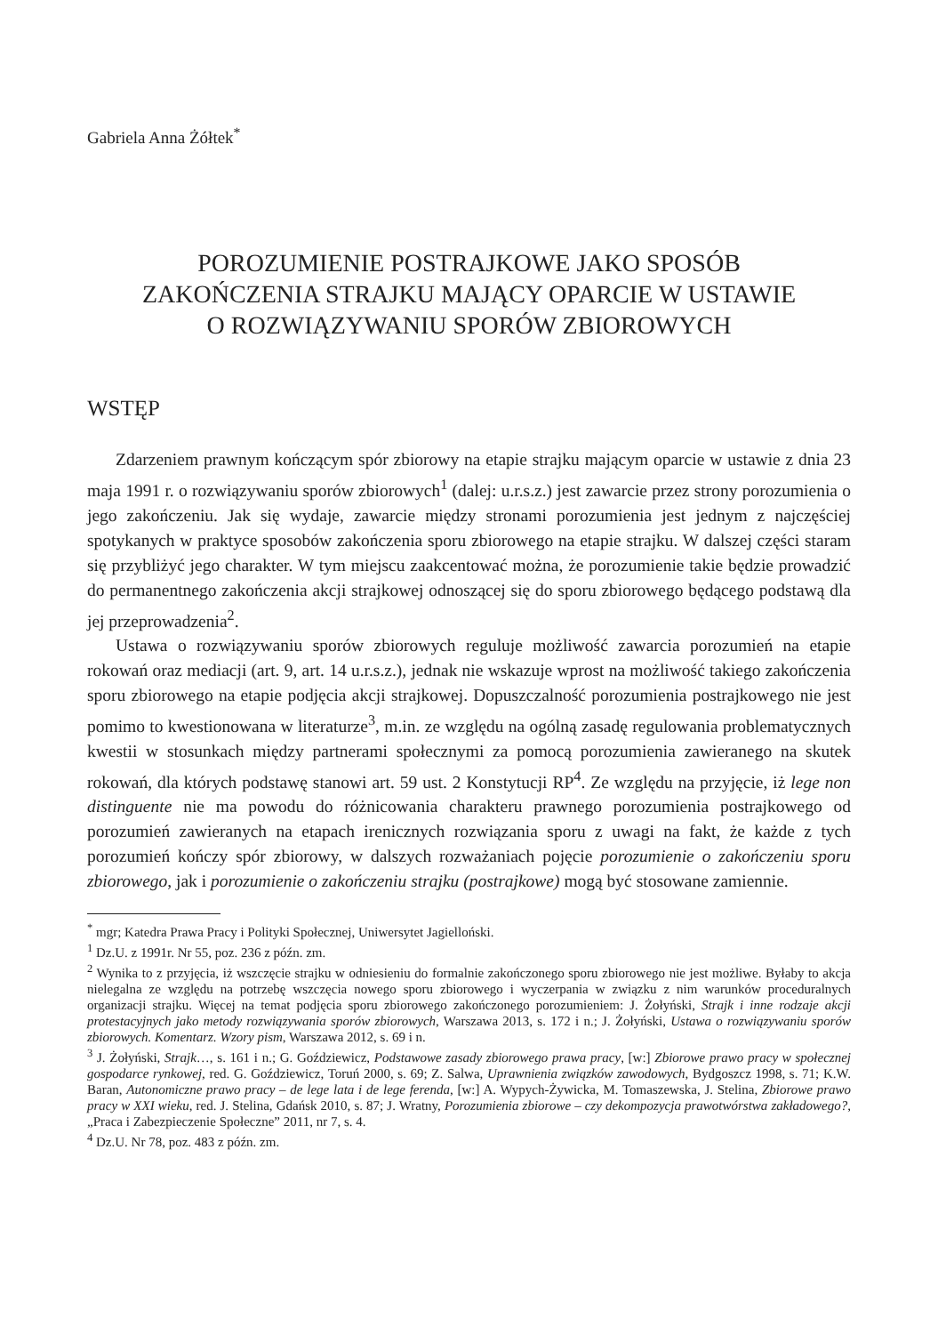Gabriela Anna Żółtek<sup>*</sup>
POROZUMIENIE POSTRAJKOWE JAKO SPOSÓB
ZAKOŃCZENIA STRAJKU MAJĄCY OPARCIE W USTAWIE
O ROZWIĄZYWANIU SPORÓW ZBIOROWYCH
WSTĘP
Zdarzeniem prawnym kończącym spór zbiorowy na etapie strajku mającym oparcie w ustawie z dnia 23 maja 1991 r. o rozwiązywaniu sporów zbiorowych<sup>1</sup> (dalej: u.r.s.z.) jest zawarcie przez strony porozumienia o jego zakończeniu. Jak się wydaje, zawarcie między stronami porozumienia jest jednym z najczęściej spotykanych w praktyce sposobów zakończenia sporu zbiorowego na etapie strajku. W dalszej części staram się przybliżyć jego charakter. W tym miejscu zaakcentować można, że porozumienie takie będzie prowadzić do permanentnego zakończenia akcji strajkowej odnoszącej się do sporu zbiorowego będącego podstawą dla jej przeprowadzenia<sup>2</sup>.
Ustawa o rozwiązywaniu sporów zbiorowych reguluje możliwość zawarcia porozumień na etapie rokowań oraz mediacji (art. 9, art. 14 u.r.s.z.), jednak nie wskazuje wprost na możliwość takiego zakończenia sporu zbiorowego na etapie podjęcia akcji strajkowej. Dopuszczalność porozumienia postrajkowego nie jest pomimo to kwestionowana w literaturze<sup>3</sup>, m.in. ze względu na ogólną zasadę regulowania problematycznych kwestii w stosunkach między partnerami społecznymi za pomocą porozumienia zawieranego na skutek rokowań, dla których podstawę stanowi art. 59 ust. 2 Konstytucji RP<sup>4</sup>. Ze względu na przyjęcie, iż lege non distinguente nie ma powodu do różnicowania charakteru prawnego porozumienia postrajkowego od porozumień zawieranych na etapach irenicznych rozwiązania sporu z uwagi na fakt, że każde z tych porozumień kończy spór zbiorowy, w dalszych rozważaniach pojęcie porozumienie o zakończeniu sporu zbiorowego, jak i porozumienie o zakończeniu strajku (postrajkowe) mogą być stosowane zamiennie.
<sup>*</sup> mgr; Katedra Prawa Pracy i Polityki Społecznej, Uniwersytet Jagielloński.
<sup>1</sup> Dz.U. z 1991r. Nr 55, poz. 236 z późn. zm.
<sup>2</sup> Wynika to z przyjęcia, iż wszczęcie strajku w odniesieniu do formalnie zakończonego sporu zbiorowego nie jest możliwe. Byłaby to akcja nielegalna ze względu na potrzebę wszczęcia nowego sporu zbiorowego i wyczerpania w związku z nim warunków proceduralnych organizacji strajku. Więcej na temat podjęcia sporu zbiorowego zakończonego porozumieniem: J. Żołyński, Strajk i inne rodzaje akcji protestacyjnych jako metody rozwiązywania sporów zbiorowych, Warszawa 2013, s. 172 i n.; J. Żołyński, Ustawa o rozwiązywaniu sporów zbiorowych. Komentarz. Wzory pism, Warszawa 2012, s. 69 i n.
<sup>3</sup> J. Żołyński, Strajk…, s. 161 i n.; G. Goździewicz, Podstawowe zasady zbiorowego prawa pracy, [w:] Zbiorowe prawo pracy w społecznej gospodarce rynkowej, red. G. Goździewicz, Toruń 2000, s. 69; Z. Salwa, Uprawnienia związków zawodowych, Bydgoszcz 1998, s. 71; K.W. Baran, Autonomiczne prawo pracy – de lege lata i de lege ferenda, [w:] A. Wypych-Żywicka, M. Tomaszewska, J. Stelina, Zbiorowe prawo pracy w XXI wieku, red. J. Stelina, Gdańsk 2010, s. 87; J. Wratny, Porozumienia zbiorowe – czy dekompozycja prawotwórstwa zakładowego?, „Praca i Zabezpieczenie Społeczne” 2011, nr 7, s. 4.
<sup>4</sup> Dz.U. Nr 78, poz. 483 z późn. zm.